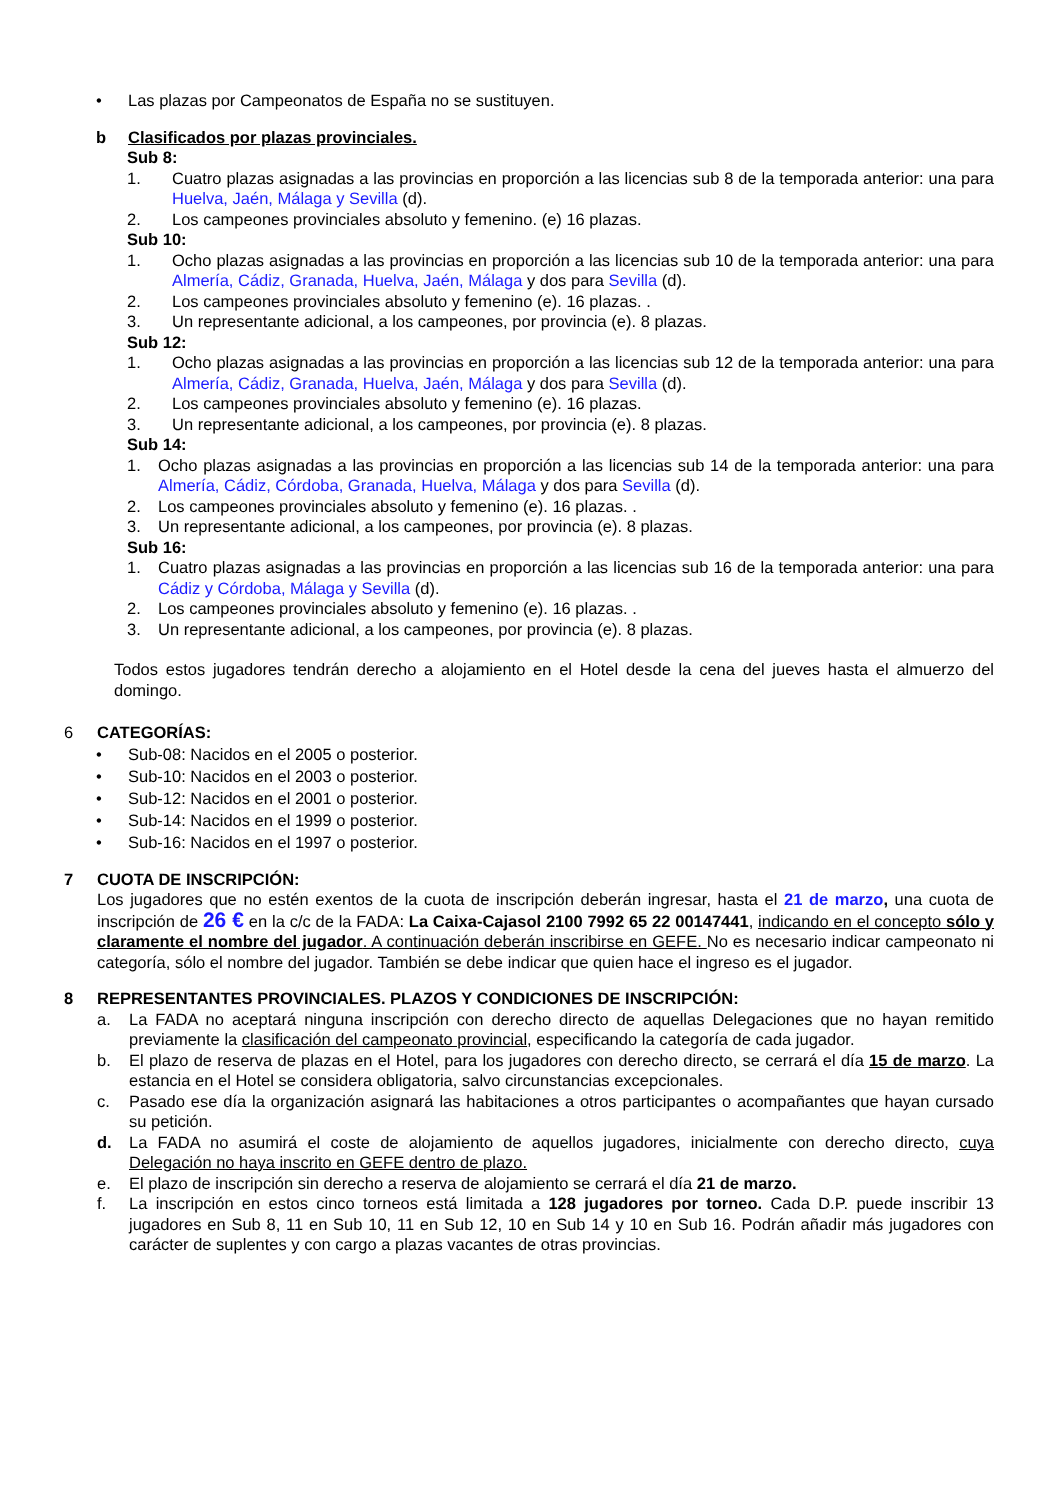• Las plazas por Campeonatos de España no se sustituyen.
b Clasificados por plazas provinciales.
Sub 8:
1. Cuatro plazas asignadas a las provincias en proporción a las licencias sub 8 de la temporada anterior: una para Huelva, Jaén, Málaga y Sevilla (d).
2. Los campeones provinciales absoluto y femenino. (e) 16 plazas.
Sub 10:
1. Ocho plazas asignadas a las provincias en proporción a las licencias sub 10 de la temporada anterior: una para Almería, Cádiz, Granada, Huelva, Jaén, Málaga y dos para Sevilla (d).
2. Los campeones provinciales absoluto y femenino (e). 16 plazas. .
3. Un representante adicional, a los campeones, por provincia (e). 8 plazas.
Sub 12:
1. Ocho plazas asignadas a las provincias en proporción a las licencias sub 12 de la temporada anterior: una para Almería, Cádiz, Granada, Huelva, Jaén, Málaga y dos para Sevilla (d).
2. Los campeones provinciales absoluto y femenino (e). 16 plazas.
3. Un representante adicional, a los campeones, por provincia (e). 8 plazas.
Sub 14:
1. Ocho plazas asignadas a las provincias en proporción a las licencias sub 14 de la temporada anterior: una para Almería, Cádiz, Córdoba, Granada, Huelva, Málaga y dos para Sevilla (d).
2. Los campeones provinciales absoluto y femenino (e). 16 plazas. .
3. Un representante adicional, a los campeones, por provincia (e). 8 plazas.
Sub 16:
1. Cuatro plazas asignadas a las provincias en proporción a las licencias sub 16 de la temporada anterior: una para Cádiz y Córdoba, Málaga y Sevilla (d).
2. Los campeones provinciales absoluto y femenino (e). 16 plazas. .
3. Un representante adicional, a los campeones, por provincia (e). 8 plazas.
Todos estos jugadores tendrán derecho a alojamiento en el Hotel desde la cena del jueves hasta el almuerzo del domingo.
6 CATEGORÍAS:
• Sub-08: Nacidos en el 2005 o posterior.
• Sub-10: Nacidos en el 2003 o posterior.
• Sub-12: Nacidos en el 2001 o posterior.
• Sub-14: Nacidos en el 1999 o posterior.
• Sub-16: Nacidos en el 1997 o posterior.
7 CUOTA DE INSCRIPCIÓN:
Los jugadores que no estén exentos de la cuota de inscripción deberán ingresar, hasta el 21 de marzo, una cuota de inscripción de 26 € en la c/c de la FADA: La Caixa-Cajasol 2100 7992 65 22 00147441, indicando en el concepto sólo y claramente el nombre del jugador. A continuación deberán inscribirse en GEFE. No es necesario indicar campeonato ni categoría, sólo el nombre del jugador. También se debe indicar que quien hace el ingreso es el jugador.
8 REPRESENTANTES PROVINCIALES. PLAZOS Y CONDICIONES DE INSCRIPCIÓN:
a. La FADA no aceptará ninguna inscripción con derecho directo de aquellas Delegaciones que no hayan remitido previamente la clasificación del campeonato provincial, especificando la categoría de cada jugador.
b. El plazo de reserva de plazas en el Hotel, para los jugadores con derecho directo, se cerrará el día 15 de marzo. La estancia en el Hotel se considera obligatoria, salvo circunstancias excepcionales.
c. Pasado ese día la organización asignará las habitaciones a otros participantes o acompañantes que hayan cursado su petición.
d. La FADA no asumirá el coste de alojamiento de aquellos jugadores, inicialmente con derecho directo, cuya Delegación no haya inscrito en GEFE dentro de plazo.
e. El plazo de inscripción sin derecho a reserva de alojamiento se cerrará el día 21 de marzo.
f. La inscripción en estos cinco torneos está limitada a 128 jugadores por torneo. Cada D.P. puede inscribir 13 jugadores en Sub 8, 11 en Sub 10, 11 en Sub 12, 10 en Sub 14 y 10 en Sub 16. Podrán añadir más jugadores con carácter de suplentes y con cargo a plazas vacantes de otras provincias.